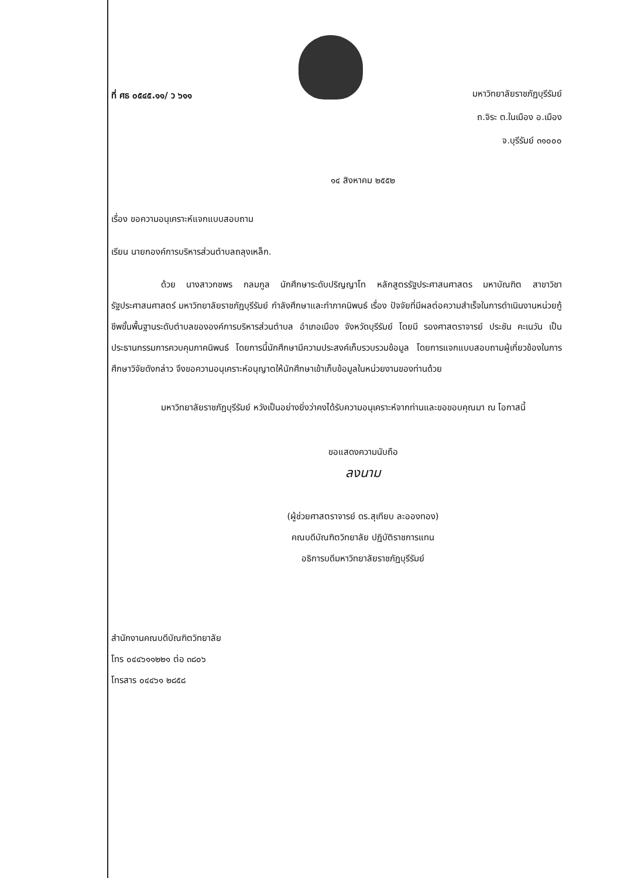ที่ ศธ ๐๕๔๕.๑๑/ ว ๖๑๑
มหาวิทยาลัยราชภัฏบุรีรัมย์
ถ.จิระ ต.ในเมือง อ.เมือง
จ.บุรีรัมย์ ๓๑๐๐๐
๑๔ สิงหาคม ๒๕๕๒
เรื่อง ขอความอนุเคราะห์แจกแบบสอบถาม
เรียน นายกองค์การบริหารส่วนตำบลถลุงเหล็ก.
ด้วย นางสาวกชพร กลมกูล นักศึกษาระดับปริญญาโท หลักสูตรรัฐประศาสนศาสตร มหาบัณฑิต สาขาวิชารัฐประศาสนศาสตร์ มหาวิทยาลัยราชภัฏบุรีรัมย์ กำลังศึกษาและทำภาคนิพนธ์ เรื่อง ปัจจัยที่มีผลต่อความสำเร็จในการดำเนินงานหน่วยกู้ชีพขั้นพื้นฐานระดับตำบลขององค์การบริหารส่วนตำบล อำเภอเมือง จังหวัดบุรีรัมย์ โดยมี รองศาสตราจารย์ ประชัน คะเนวัน เป็นประธานกรรมการควบคุมภาคนิพนธ์ โดยการนี้นักศึกษามีความประสงค์เก็บรวบรวมข้อมูล โดยการแจกแบบสอบถามผู้เกี่ยวข้องในการศึกษาวิจัยดังกล่าว จึงขอความอนุเคราะห์อนุญาตให้นักศึกษาเข้าเก็บข้อมูลในหน่วยงานของท่านด้วย
มหาวิทยาลัยราชภัฏบุรีรัมย์ หวังเป็นอย่างยิ่งว่าคงได้รับความอนุเคราะห์จากท่านและขอขอบคุณมา ณ โอกาสนี้
ขอแสดงความนับถือ
ลงนาม
(ผู้ช่วยศาสตราจารย์ ดร.สุเทียบ ละอองทอง)
คณบดีบัณฑิตวิทยาลัย ปฏิบัติราชการแทน
อธิการบดีมหาวิทยาลัยราชภัฏบุรีรัมย์
สำนักงานคณบดีบัณฑิตวิทยาลัย
โทร ๐๔๔๖๑๑๒๒๑ ต่อ ๓๘๐๖
โทรสาร ๐๔๔๖๑ ๒๘๕๘